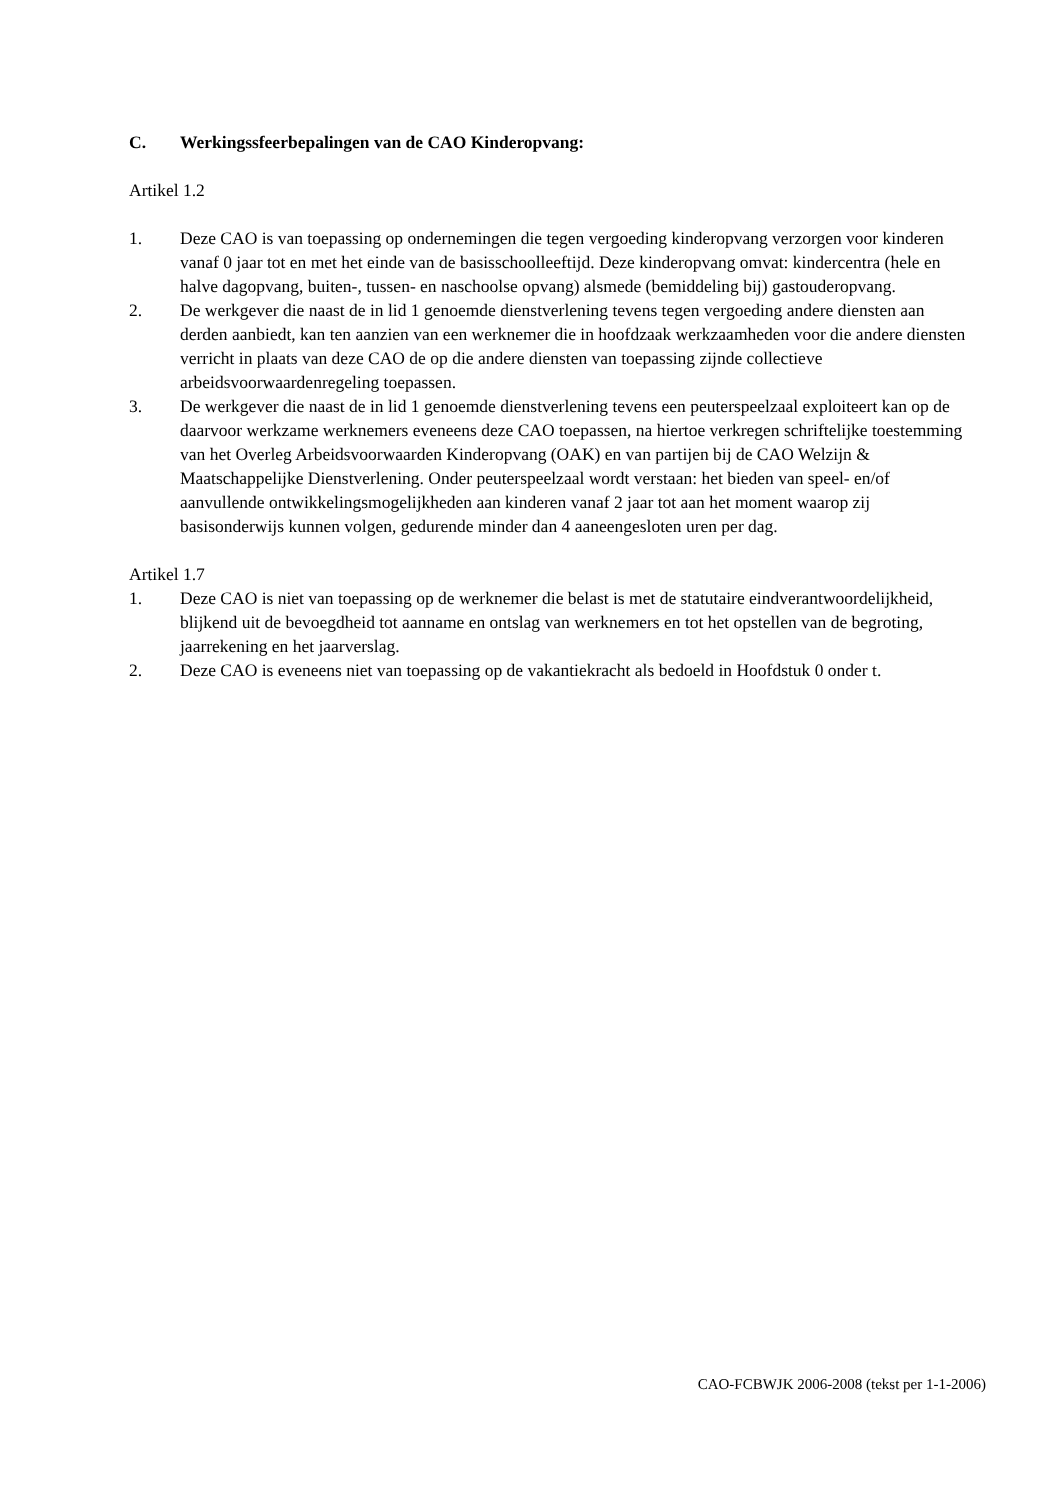C. Werkingssfeerbepalingen van de CAO Kinderopvang:
Artikel 1.2
1. Deze CAO is van toepassing op ondernemingen die tegen vergoeding kinderopvang verzorgen voor kinderen vanaf 0 jaar tot en met het einde van de basisschoolleeftijd. Deze kinderopvang omvat: kindercentra (hele en halve dagopvang, buiten-, tussen- en naschoolse opvang) alsmede (bemiddeling bij) gastouderopvang.
2. De werkgever die naast de in lid 1 genoemde dienstverlening tevens tegen vergoeding andere diensten aan derden aanbiedt, kan ten aanzien van een werknemer die in hoofdzaak werkzaamheden voor die andere diensten verricht in plaats van deze CAO de op die andere diensten van toepassing zijnde collectieve arbeidsvoorwaardenregeling toepassen.
3. De werkgever die naast de in lid 1 genoemde dienstverlening tevens een peuterspeelzaal exploiteert kan op de daarvoor werkzame werknemers eveneens deze CAO toepassen, na hiertoe verkregen schriftelijke toestemming van het Overleg Arbeidsvoorwaarden Kinderopvang (OAK) en van partijen bij de CAO Welzijn & Maatschappelijke Dienstverlening. Onder peuterspeelzaal wordt verstaan: het bieden van speel- en/of aanvullende ontwikkelingsmogelijkheden aan kinderen vanaf 2 jaar tot aan het moment waarop zij basisonderwijs kunnen volgen, gedurende minder dan 4 aaneengesloten uren per dag.
Artikel 1.7
1. Deze CAO is niet van toepassing op de werknemer die belast is met de statutaire eindverantwoordelijkheid, blijkend uit de bevoegdheid tot aanname en ontslag van werknemers en tot het opstellen van de begroting, jaarrekening en het jaarverslag.
2. Deze CAO is eveneens niet van toepassing op de vakantiekracht als bedoeld in Hoofdstuk 0 onder t.
CAO-FCBWJK 2006-2008 (tekst per 1-1-2006)